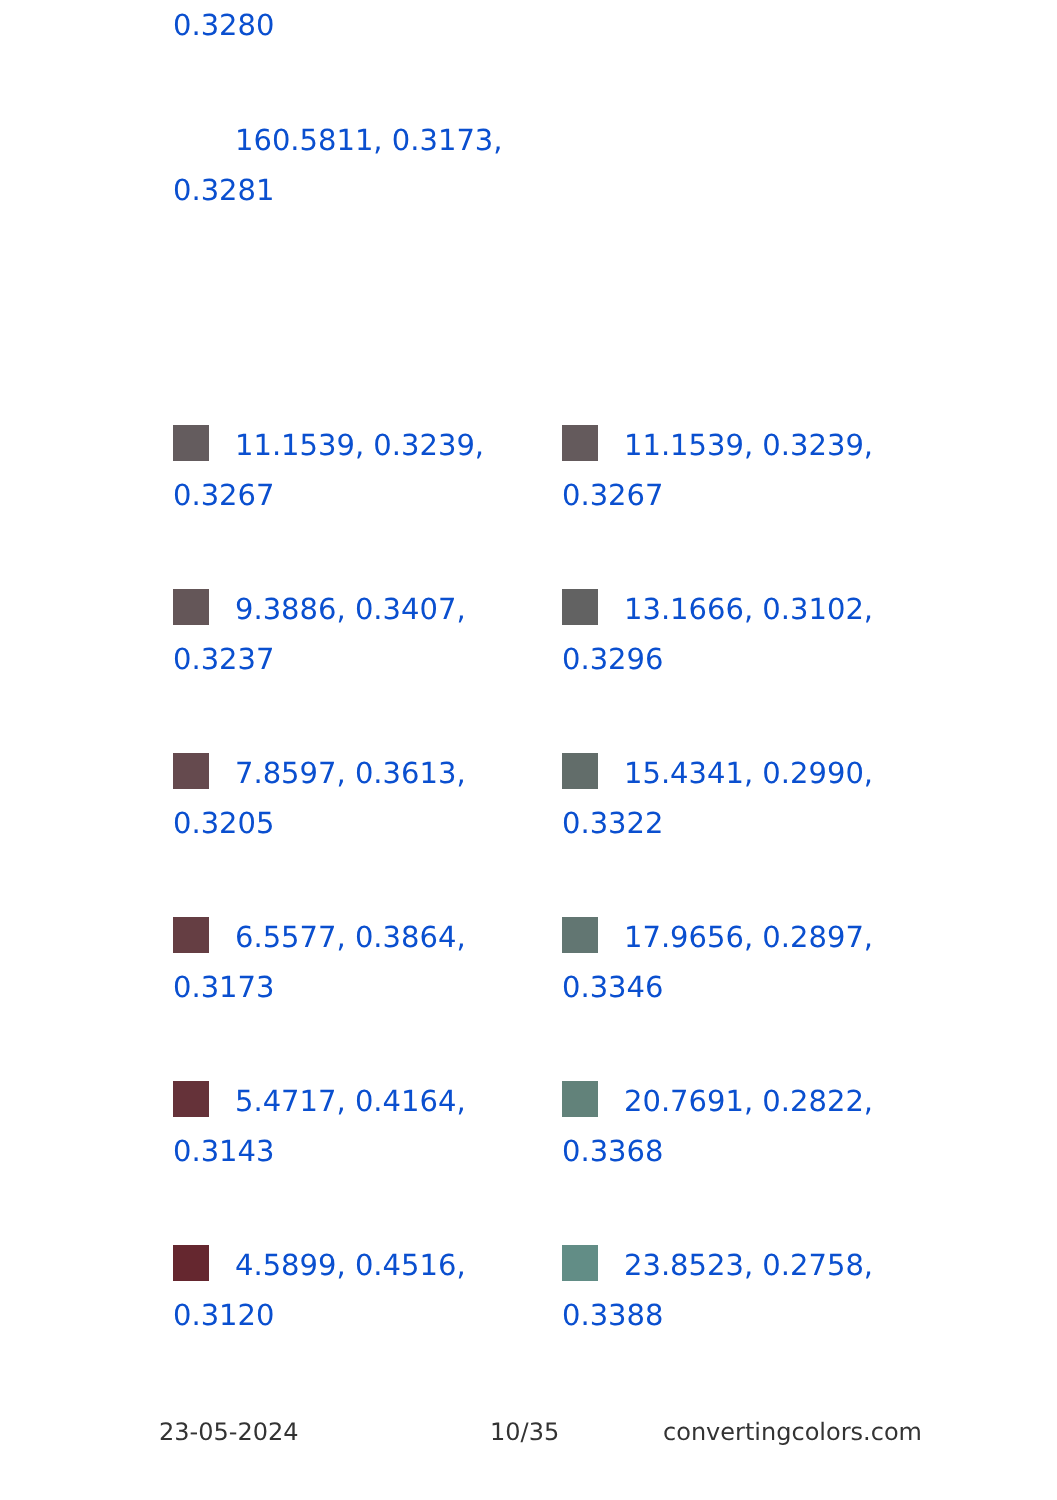0.3280
160.5811, 0.3173, 0.3281
11.1539, 0.3239, 0.3267
11.1539, 0.3239, 0.3267
9.3886, 0.3407, 0.3237
13.1666, 0.3102, 0.3296
7.8597, 0.3613, 0.3205
15.4341, 0.2990, 0.3322
6.5577, 0.3864, 0.3173
17.9656, 0.2897, 0.3346
5.4717, 0.4164, 0.3143
20.7691, 0.2822, 0.3368
4.5899, 0.4516, 0.3120
23.8523, 0.2758, 0.3388
23-05-2024 10/35 convertingcolors.com